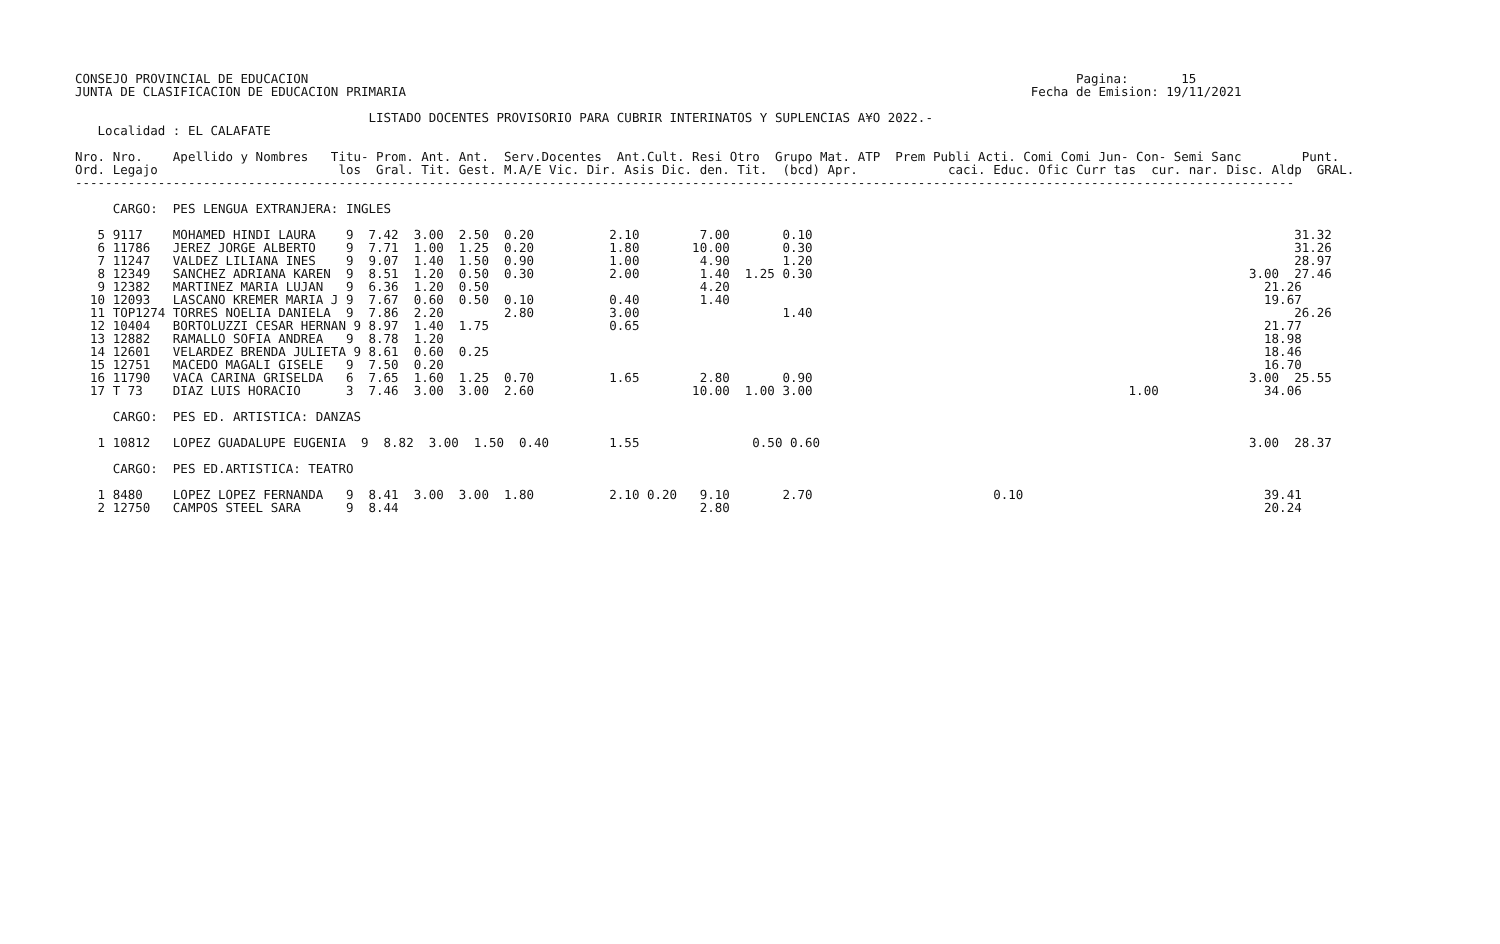CONSEJO PROVINCIAL DE EDUCACION                                                                                                      Pagina:       15
JUNTA DE CLASIFICACION DE EDUCACION PRIMARIA                                                                                   Fecha de Emision: 19/11/2021

                                       LISTADO DOCENTES PROVISORIO PARA CUBRIR INTERINATOS Y SUPLENCIAS A¥O 2022.-
   Localidad : EL CALAFATE

Nro. Nro.    Apellido y Nombres   Titu- Prom. Ant. Ant.  Serv.Docentes  Ant.Cult. Resi Otro  Grupo Mat. ATP  Prem Publi Acti. Comi Comi Jun- Con- Semi Sanc        Punt.
Ord. Legajo                        los  Gral. Tit. Gest. M.A/E Vic. Dir. Asis Dic. den. Tit.  (bcd) Apr.            caci. Educ. Ofic Curr tas  cur. nar. Disc. Aldp  GRAL.
------------------------------------------------------------------------------------------------------------------------------------------------------------------

     CARGO:  PES LENGUA EXTRANJERA: INGLES

   5 9117    MOHAMED HINDI LAURA    9  7.42  3.00  2.50  0.20          2.10        7.00       0.10                                                                31.32
   6 11786   JEREZ JORGE ALBERTO    9  7.71  1.00  1.25  0.20          1.80       10.00       0.30                                                                31.26
   7 11247   VALDEZ LILIANA INES    9  9.07  1.40  1.50  0.90          1.00        4.90       1.20                                                                28.97
   8 12349   SANCHEZ ADRIANA KAREN  9  8.51  1.20  0.50  0.30          2.00        1.40  1.25 0.30                                                          3.00  27.46
   9 12382   MARTINEZ MARIA LUJAN   9  6.36  1.20  0.50                            4.20                                                                       21.26
  10 12093   LASCANO KREMER MARIA J 9  7.67  0.60  0.50  0.10          0.40        1.40                                                                       19.67
  11 TOP1274 TORRES NOELIA DANIELA  9  7.86  2.20        2.80          3.00                   1.40                                                                26.26
  12 10404   BORTOLUZZI CESAR HERNAN 9 8.97  1.40  1.75                0.65                                                                                   21.77
  13 12882   RAMALLO SOFIA ANDREA   9  8.78  1.20                                                                                                             18.98
  14 12601   VELARDEZ BRENDA JULIETA 9 8.61  0.60  0.25                                                                                                       18.46
  15 12751   MACEDO MAGALI GISELE   9  7.50  0.20                                                                                                             16.70
  16 11790   VACA CARINA GRISELDA   6  7.65  1.60  1.25  0.70          1.65        2.80       0.90                                                          3.00  25.55
  17 T 73    DIAZ LUIS HORACIO      3  7.46  3.00  3.00  2.60                     10.00  1.00 3.00                                          1.00              34.06

     CARGO:  PES ED. ARTISTICA: DANZAS

   1 10812   LOPEZ GUADALUPE EUGENIA  9  8.82  3.00  1.50  0.40        1.55               0.50 0.60                                                         3.00  28.37

     CARGO:  PES ED.ARTISTICA: TEATRO

   1 8480    LOPEZ LOPEZ FERNANDA   9  8.41  3.00  3.00  1.80          2.10 0.20   9.10       2.70                        0.10                                39.41
   2 12750   CAMPOS STEEL SARA      9  8.44                                        2.80                                                                       20.24